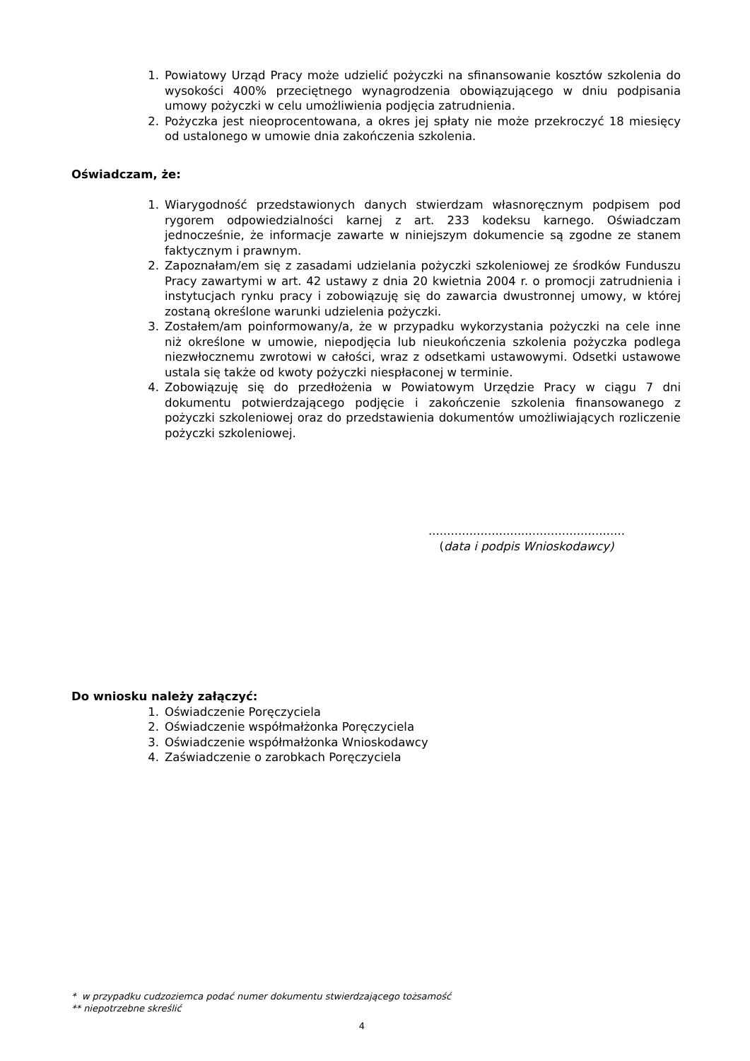1. Powiatowy Urząd Pracy może udzielić pożyczki na sfinansowanie kosztów szkolenia do wysokości 400% przeciętnego wynagrodzenia obowiązującego w dniu podpisania umowy pożyczki w celu umożliwienia podjęcia zatrudnienia.
2. Pożyczka jest nieoprocentowana, a okres jej spłaty nie może przekroczyć 18 miesięcy od ustalonego w umowie dnia zakończenia szkolenia.
Oświadczam, że:
1. Wiarygodność przedstawionych danych stwierdzam własnoręcznym podpisem pod rygorem odpowiedzialności karnej z art. 233 kodeksu karnego. Oświadczam jednocześnie, że informacje zawarte w niniejszym dokumencie są zgodne ze stanem faktycznym i prawnym.
2. Zapoznałam/em się z zasadami udzielania pożyczki szkoleniowej ze środków Funduszu Pracy zawartymi w art. 42 ustawy z dnia 20 kwietnia 2004 r. o promocji zatrudnienia i instytucjach rynku pracy i zobowiązuję się do zawarcia dwustronnej umowy, w której zostaną określone warunki udzielenia pożyczki.
3. Zostałem/am poinformowany/a, że w przypadku wykorzystania pożyczki na cele inne niż określone w umowie, niepodjęcia lub nieukończenia szkolenia pożyczka podlega niezwłocznemu zwrotowi w całości, wraz z odsetkami ustawowymi. Odsetki ustawowe ustala się także od kwoty pożyczki niespłaconej w terminie.
4. Zobowiązuję się do przedłożenia w Powiatowym Urzędzie Pracy w ciągu 7 dni dokumentu potwierdzającego podjęcie i zakończenie szkolenia finansowanego z pożyczki szkoleniowej oraz do przedstawienia dokumentów umożliwiających rozliczenie pożyczki szkoleniowej.
.....................................................
(data i podpis Wnioskodawcy)
Do wniosku należy załączyć:
1. Oświadczenie Poręczyciela
2. Oświadczenie współmałżonka Poręczyciela
3. Oświadczenie współmałżonka Wnioskodawcy
4. Zaświadczenie o zarobkach Poręczyciela
* w przypadku cudzoziemca podać numer dokumentu stwierdzającego tożsamość
** niepotrzebne skreślić
4